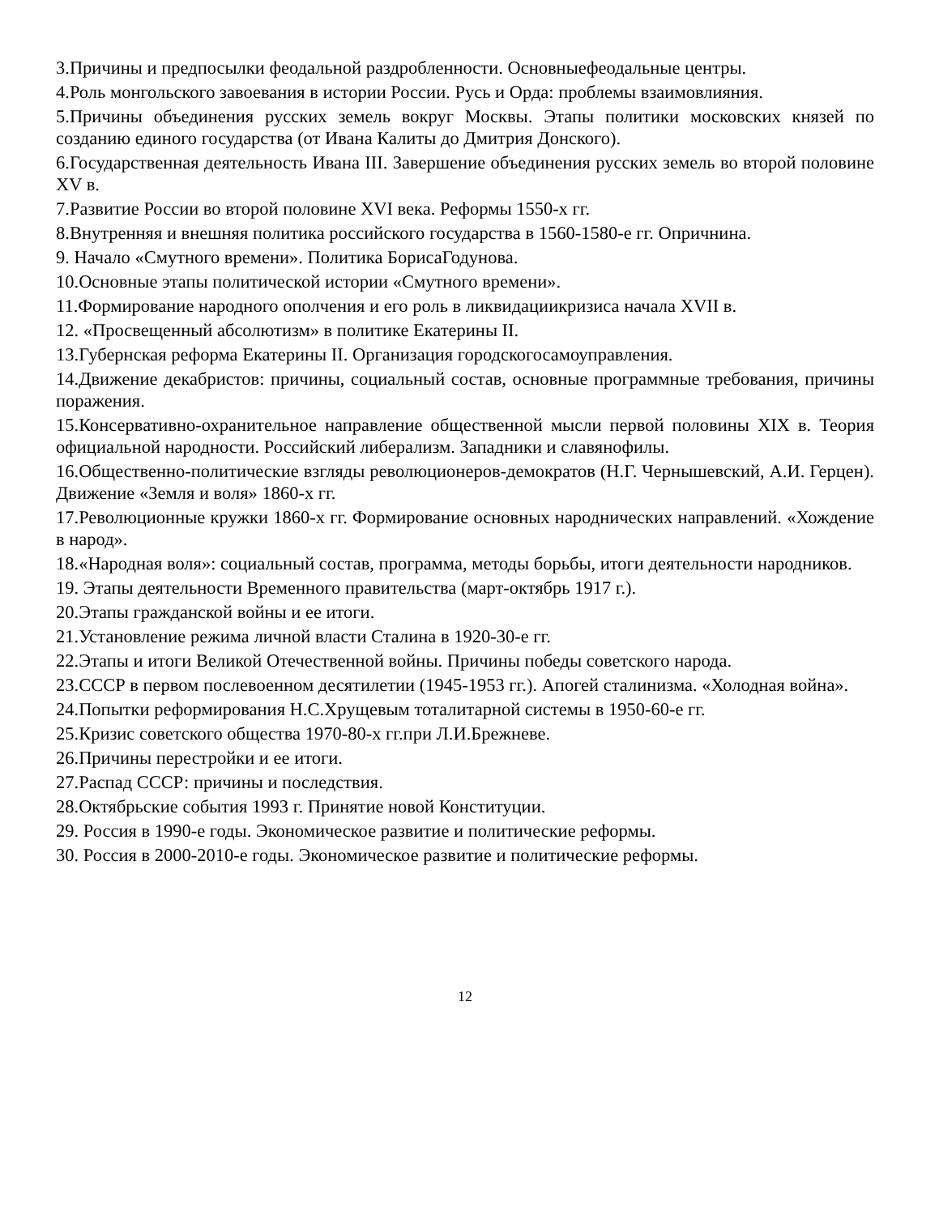3.Причины и предпосылки феодальной раздробленности. Основныефеодальные центры.
4.Роль монгольского завоевания в истории России. Русь и Орда: проблемы взаимовлияния.
5.Причины объединения русских земель вокруг Москвы. Этапы политики московских князей по созданию единого государства (от Ивана Калиты до Дмитрия Донского).
6.Государственная деятельность Ивана III. Завершение объединения русских земель во второй половине XV в.
7.Развитие России во второй половине XVI века. Реформы 1550-х гг.
8.Внутренняя и внешняя политика российского государства в 1560-1580-е гг. Опричнина.
9. Начало «Смутного времени». Политика БорисаГодунова.
10.Основные этапы политической истории «Смутного времени».
11.Формирование народного ополчения и его роль в ликвидациикризиса начала XVII в.
12. «Просвещенный абсолютизм» в политике Екатерины II.
13.Губернская реформа Екатерины II. Организация городскогосамоуправления.
14.Движение декабристов: причины, социальный состав, основные программные требования, причины поражения.
15.Консервативно-охранительное направление общественной мысли первой половины XIX в. Теория официальной народности. Российский либерализм. Западники и славянофилы.
16.Общественно-политические взгляды революционеров-демократов (Н.Г. Чернышевский, А.И. Герцен). Движение «Земля и воля» 1860-х гг.
17.Революционные кружки 1860-х гг. Формирование основных народнических направлений. «Хождение в народ».
18.«Народная воля»: социальный состав, программа, методы борьбы, итоги деятельности народников.
19. Этапы деятельности Временного правительства (март-октябрь 1917 г.).
20.Этапы гражданской войны и ее итоги.
21.Установление режима личной власти Сталина в 1920-30-е гг.
22.Этапы и итоги Великой Отечественной войны. Причины победы советского народа.
23.СССР в первом послевоенном десятилетии (1945-1953 гг.). Апогей сталинизма. «Холодная война».
24.Попытки реформирования Н.С.Хрущевым тоталитарной системы в 1950-60-е гг.
25.Кризис советского общества 1970-80-х гг.при Л.И.Брежневе.
26.Причины перестройки и ее итоги.
27.Распад СССР: причины и последствия.
28.Октябрьские события 1993 г. Принятие новой Конституции.
29. Россия в 1990-е годы. Экономическое развитие и политические реформы.
30. Россия в 2000-2010-е годы. Экономическое развитие и политические реформы.
12